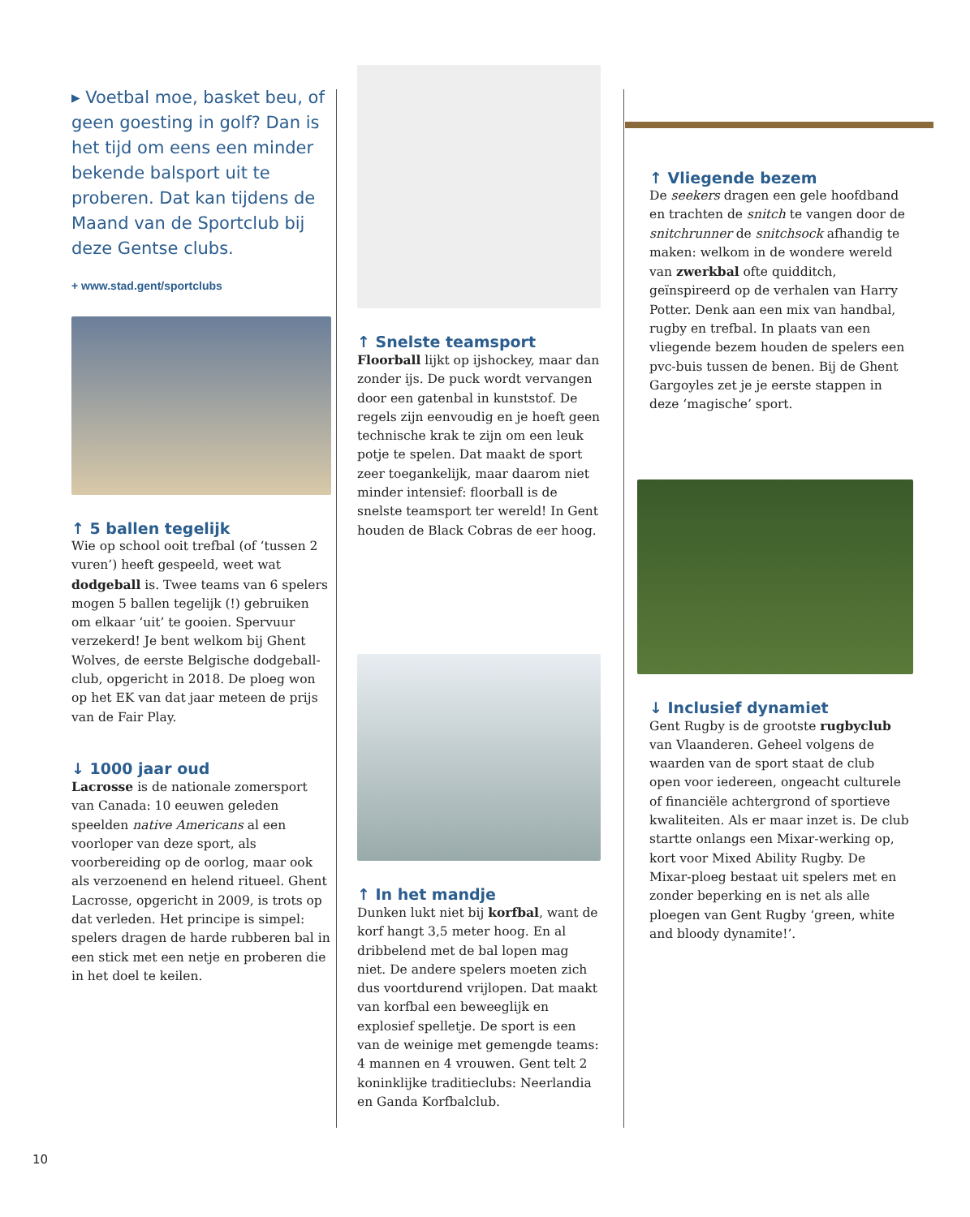▸ Voetbal moe, basket beu, of geen goesting in golf? Dan is het tijd om eens een minder bekende balsport uit te proberen. Dat kan tijdens de Maand van de Sportclub bij deze Gentse clubs.
+ www.stad.gent/sportclubs
↑ 5 ballen tegelijk
Wie op school ooit trefbal (of ‘tussen 2 vuren’) heeft gespeeld, weet wat dodgeball is. Twee teams van 6 spelers mogen 5 ballen tegelijk (!) gebruiken om elkaar ‘uit’ te gooien. Spervuur verzekerd! Je bent welkom bij Ghent Wolves, de eerste Belgische dodgeball-club, opgericht in 2018. De ploeg won op het EK van dat jaar meteen de prijs van de Fair Play.
↓ 1000 jaar oud
Lacrosse is de nationale zomersport van Canada: 10 eeuwen geleden speelden native Americans al een voorloper van deze sport, als voorbereiding op de oorlog, maar ook als verzoenend en helend ritueel. Ghent Lacrosse, opgericht in 2009, is trots op dat verleden. Het principe is simpel: spelers dragen de harde rubberen bal in een stick met een netje en proberen die in het doel te keilen.
↑ Snelste teamsport
Floorball lijkt op ijshockey, maar dan zonder ijs. De puck wordt vervangen door een gatenbal in kunststof. De regels zijn eenvoudig en je hoeft geen technische krak te zijn om een leuk potje te spelen. Dat maakt de sport zeer toegankelijk, maar daarom niet minder intensief: floorball is de snelste teamsport ter wereld! In Gent houden de Black Cobras de eer hoog.
↑ In het mandje
Dunken lukt niet bij korfbal, want de korf hangt 3,5 meter hoog. En al dribbelend met de bal lopen mag niet. De andere spelers moeten zich dus voortdurend vrijlopen. Dat maakt van korfbal een beweeglijk en explosief spelletje. De sport is een van de weinige met gemengde teams: 4 mannen en 4 vrouwen. Gent telt 2 koninklijke traditieclubs: Neerlandia en Ganda Korfbalclub.
↑ Vliegende bezem
De seekers dragen een gele hoofdband en trachten de snitch te vangen door de snitchrunner de snitchsock afhandig te maken: welkom in de wondere wereld van zwerkbal ofte quidditch, geïnspireerd op de verhalen van Harry Potter. Denk aan een mix van handbal, rugby en trefbal. In plaats van een vliegende bezem houden de spelers een pvc-buis tussen de benen. Bij de Ghent Gargoyles zet je je eerste stappen in deze ‘magische’ sport.
↓ Inclusief dynamiet
Gent Rugby is de grootste rugbyclub van Vlaanderen. Geheel volgens de waarden van de sport staat de club open voor iedereen, ongeacht culturele of financiële achtergrond of sportieve kwaliteiten. Als er maar inzet is. De club startte onlangs een Mixar-werking op, kort voor Mixed Ability Rugby. De Mixar-ploeg bestaat uit spelers met en zonder beperking en is net als alle ploegen van Gent Rugby ‘green, white and bloody dynamite!’.
10